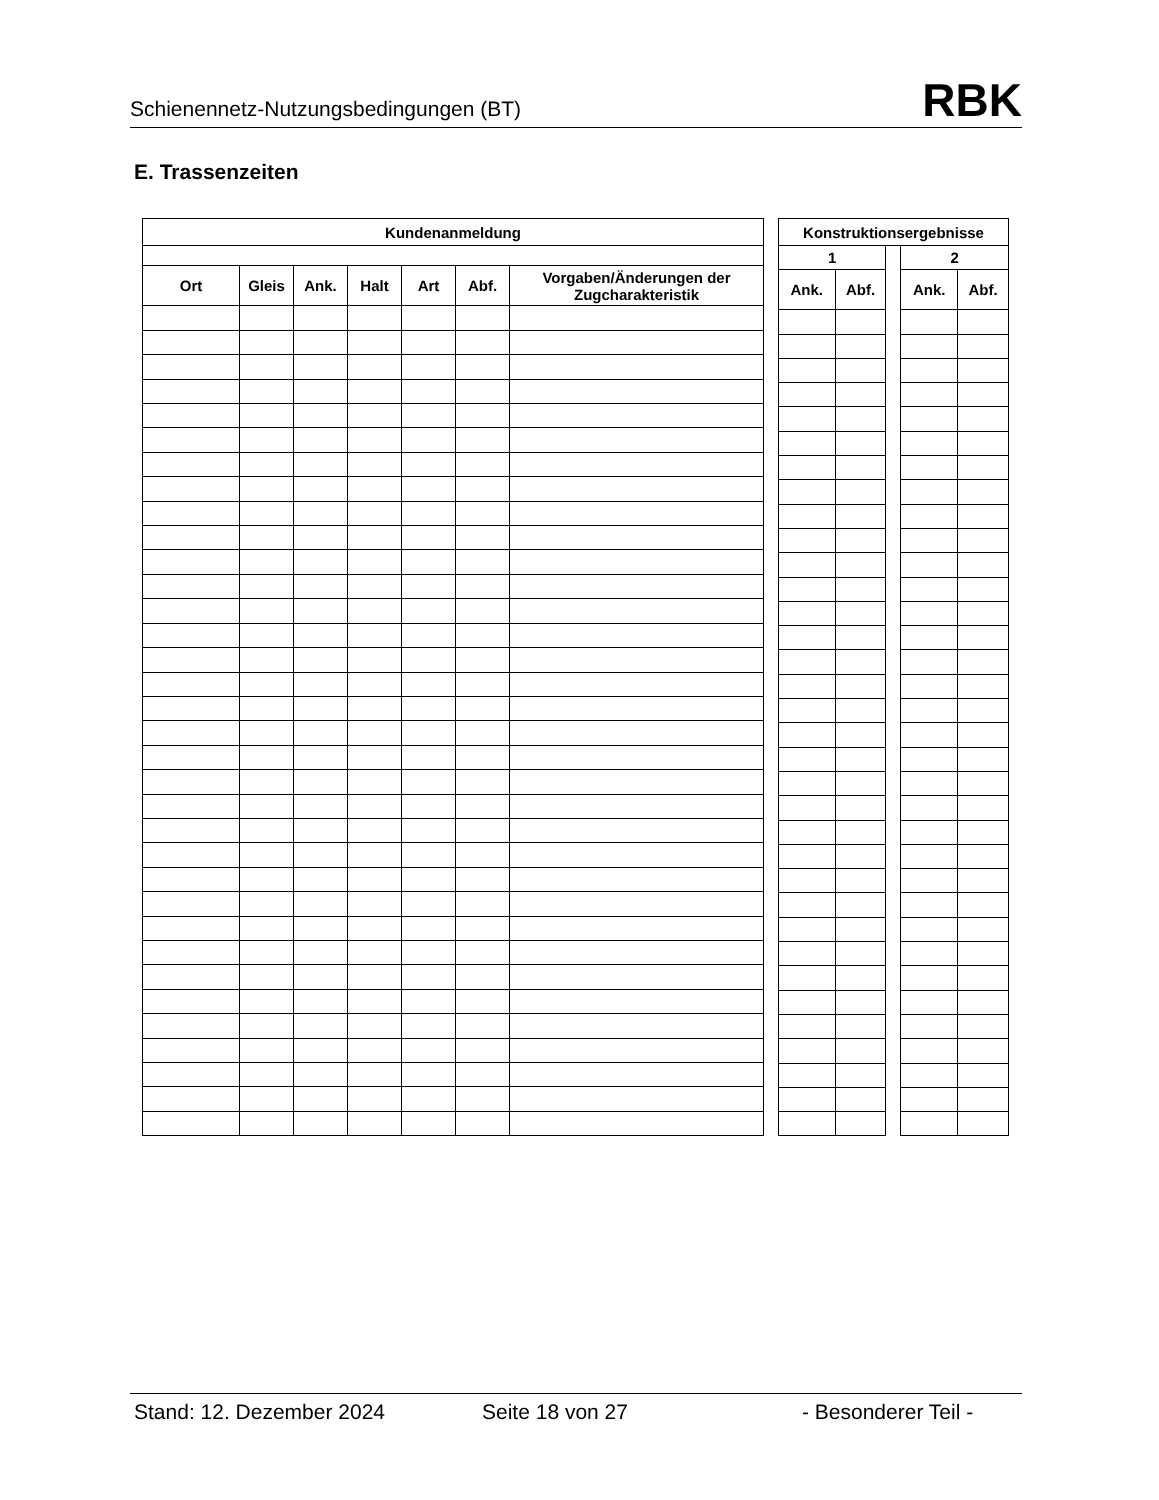Schienennetz-Nutzungsbedingungen (BT) RBK
E. Trassenzeiten
| Kundenanmeldung | | | | | | |
| --- | --- | --- | --- | --- | --- | --- |
| Ort | Gleis | Ank. | Halt | Art | Abf. | Vorgaben/Änderungen der Zugcharakteristik |
| Konstruktionsergebnisse | | | | |
| --- | --- | --- | --- | --- |
| 1 | | | 2 | |
| Ank. | Abf. | | Ank. | Abf. |
Stand: 12. Dezember 2024 Seite 18 von 27 - Besonderer Teil -